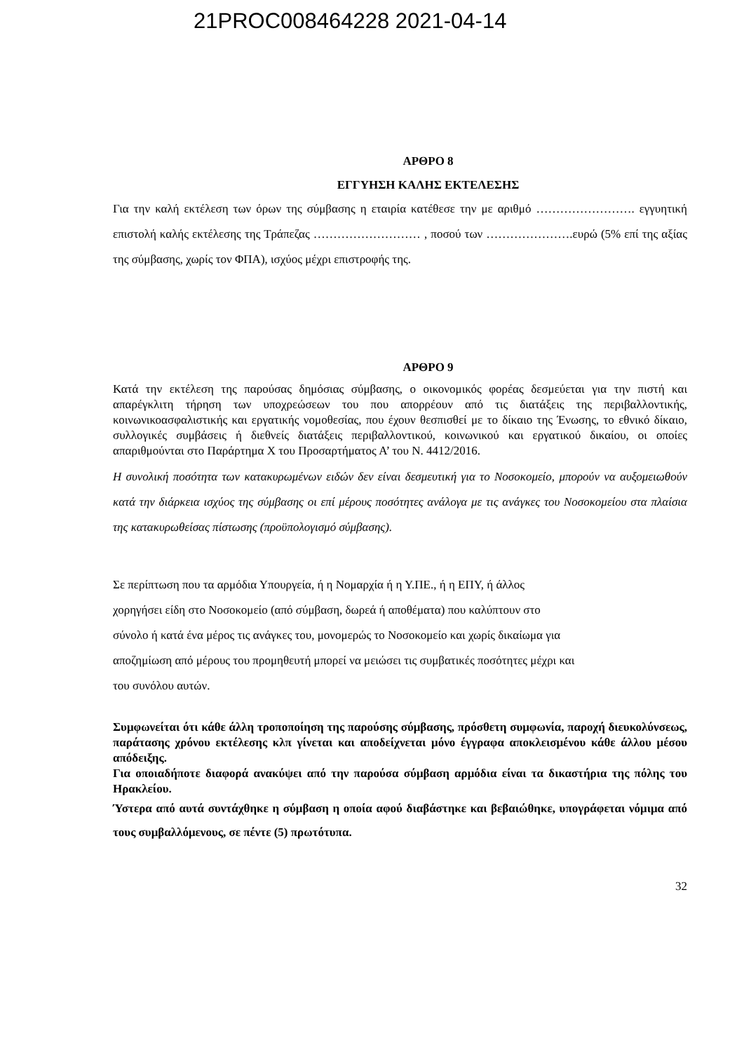21PROC008464228 2021-04-14
ΑΡΘΡΟ 8
ΕΓΓΥΗΣΗ ΚΑΛΗΣ ΕΚΤΕΛΕΣΗΣ
Για την καλή εκτέλεση των όρων της σύμβασης η εταιρία κατέθεσε την με αριθμό ……………………. εγγυητική επιστολή καλής εκτέλεσης της Τράπεζας ……………………… , ποσού των ………………….ευρώ (5% επί της αξίας της σύμβασης, χωρίς τον ΦΠΑ), ισχύος μέχρι επιστροφής της.
ΑΡΘΡΟ 9
Κατά την εκτέλεση της παρούσας δημόσιας σύμβασης, ο οικονομικός φορέας δεσμεύεται για την πιστή και απαρέγκλιτη τήρηση των υποχρεώσεων του που απορρέουν από τις διατάξεις της περιβαλλοντικής, κοινωνικοασφαλιστικής και εργατικής νομοθεσίας, που έχουν θεσπισθεί με το δίκαιο της Ένωσης, το εθνικό δίκαιο, συλλογικές συμβάσεις ή διεθνείς διατάξεις περιβαλλοντικού, κοινωνικού και εργατικού δικαίου, οι οποίες απαριθμούνται στο Παράρτημα Χ του Προσαρτήματος Α’ του Ν. 4412/2016.
Η συνολική ποσότητα των κατακυρωμένων ειδών δεν είναι δεσμευτική για το Νοσοκομείο, μπορούν να αυξομειωθούν κατά την διάρκεια ισχύος της σύμβασης οι επί μέρους ποσότητες ανάλογα με τις ανάγκες του Νοσοκομείου στα πλαίσια της κατακυρωθείσας πίστωσης (προϋπολογισμό σύμβασης).
Σε περίπτωση που τα αρμόδια Υπουργεία, ή η Νομαρχία ή η Υ.ΠΕ., ή η ΕΠΥ, ή άλλος
χορηγήσει είδη στο Νοσοκομείο (από σύμβαση, δωρεά ή αποθέματα) που καλύπτουν στο
σύνολο ή κατά ένα μέρος τις ανάγκες του, μονομερώς το Νοσοκομείο και χωρίς δικαίωμα για
αποζημίωση από μέρους του προμηθευτή μπορεί να μειώσει τις συμβατικές ποσότητες μέχρι και
του συνόλου αυτών.
Συμφωνείται ότι κάθε άλλη τροποποίηση της παρούσης σύμβασης, πρόσθετη συμφωνία, παροχή διευκολύνσεως, παράτασης χρόνου εκτέλεσης κλπ γίνεται και αποδείχνεται μόνο έγγραφα αποκλεισμένου κάθε άλλου μέσου απόδειξης.
Για οποιαδήποτε διαφορά ανακύψει από την παρούσα σύμβαση αρμόδια είναι τα δικαστήρια της πόλης του Ηρακλείου.
Ύστερα από αυτά συντάχθηκε η σύμβαση η οποία αφού διαβάστηκε και βεβαιώθηκε, υπογράφεται νόμιμα από τους συμβαλλόμενους, σε πέντε (5) πρωτότυπα.
32